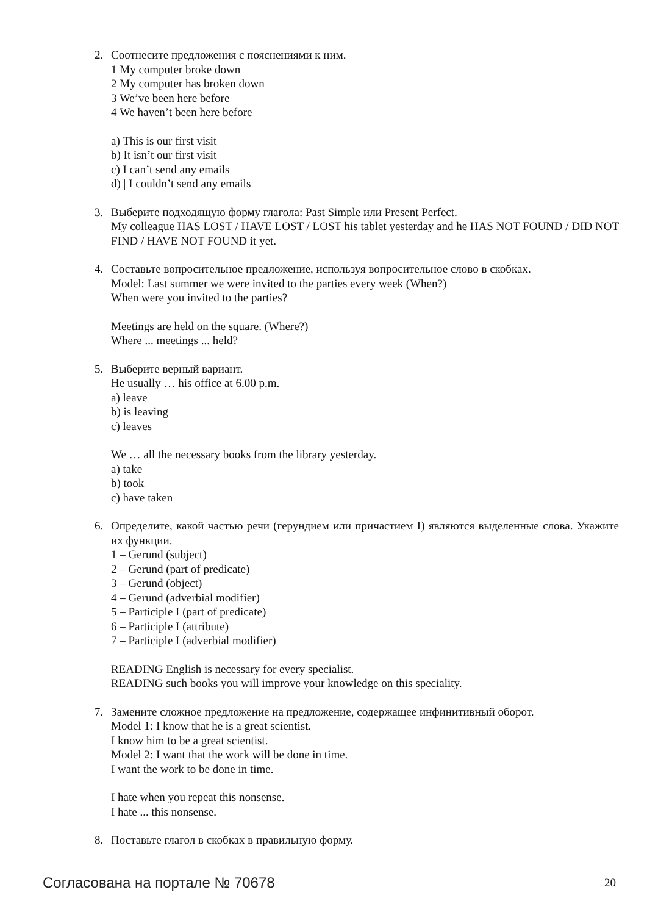2. Соотнесите предложения с пояснениями к ним.
1 My computer broke down
2 My computer has broken down
3 We’ve been here before
4 We haven’t been here before
a) This is our first visit
b) It isn’t our first visit
c) I can’t send any emails
d) | I couldn’t send any emails
3. Выберите подходящую форму глагола: Past Simple или Present Perfect.
My colleague HAS LOST / HAVE LOST / LOST his tablet yesterday and he HAS NOT FOUND / DID NOT FIND / HAVE NOT FOUND it yet.
4. Составьте вопросительное предложение, используя вопросительное слово в скобках.
Model: Last summer we were invited to the parties every week (When?)
When were you invited to the parties?
Meetings are held on the square. (Where?)
Where ... meetings ... held?
5. Выберите верный вариант.
He usually … his office at 6.00 p.m.
a) leave
b) is leaving
c) leaves
We … all the necessary books from the library yesterday.
a) take
b) took
c) have taken
6. Определите, какой частью речи (герундием или причастием I) являются выделенные слова. Укажите их функции.
1 – Gerund (subject)
2 – Gerund (part of predicate)
3 – Gerund (object)
4 – Gerund (adverbial modifier)
5 – Participle I (part of predicate)
6 – Participle I (attribute)
7 – Participle I (adverbial modifier)
READING English is necessary for every specialist.
READING such books you will improve your knowledge on this speciality.
7. Замените сложное предложение на предложение, содержащее инфинитивный оборот.
Model 1: I know that he is a great scientist.
I know him to be a great scientist.
Model 2: I want that the work will be done in time.
I want the work to be done in time.
I hate when you repeat this nonsense.
I hate ... this nonsense.
8. Поставьте глагол в скобках в правильную форму.
Согласована на портале № 70678 20